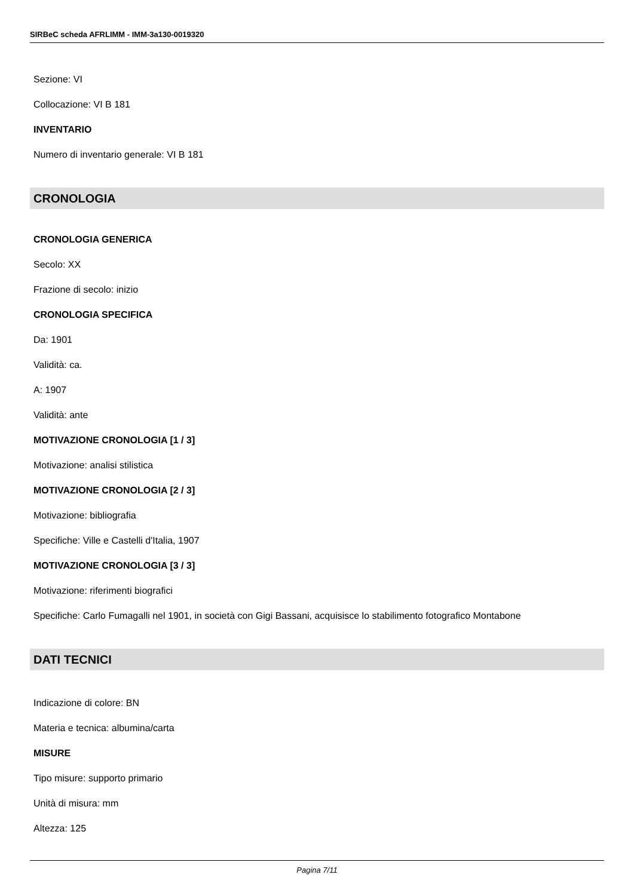SIRBeC scheda AFRLIMM - IMM-3a130-0019320
Sezione: VI
Collocazione: VI B 181
INVENTARIO
Numero di inventario generale: VI B 181
CRONOLOGIA
CRONOLOGIA GENERICA
Secolo: XX
Frazione di secolo: inizio
CRONOLOGIA SPECIFICA
Da: 1901
Validità: ca.
A: 1907
Validità: ante
MOTIVAZIONE CRONOLOGIA [1 / 3]
Motivazione: analisi stilistica
MOTIVAZIONE CRONOLOGIA [2 / 3]
Motivazione: bibliografia
Specifiche: Ville e Castelli d'Italia, 1907
MOTIVAZIONE CRONOLOGIA [3 / 3]
Motivazione: riferimenti biografici
Specifiche: Carlo Fumagalli nel 1901, in società con Gigi Bassani, acquisisce lo stabilimento fotografico Montabone
DATI TECNICI
Indicazione di colore: BN
Materia e tecnica: albumina/carta
MISURE
Tipo misure: supporto primario
Unità di misura: mm
Altezza: 125
Pagina 7/11